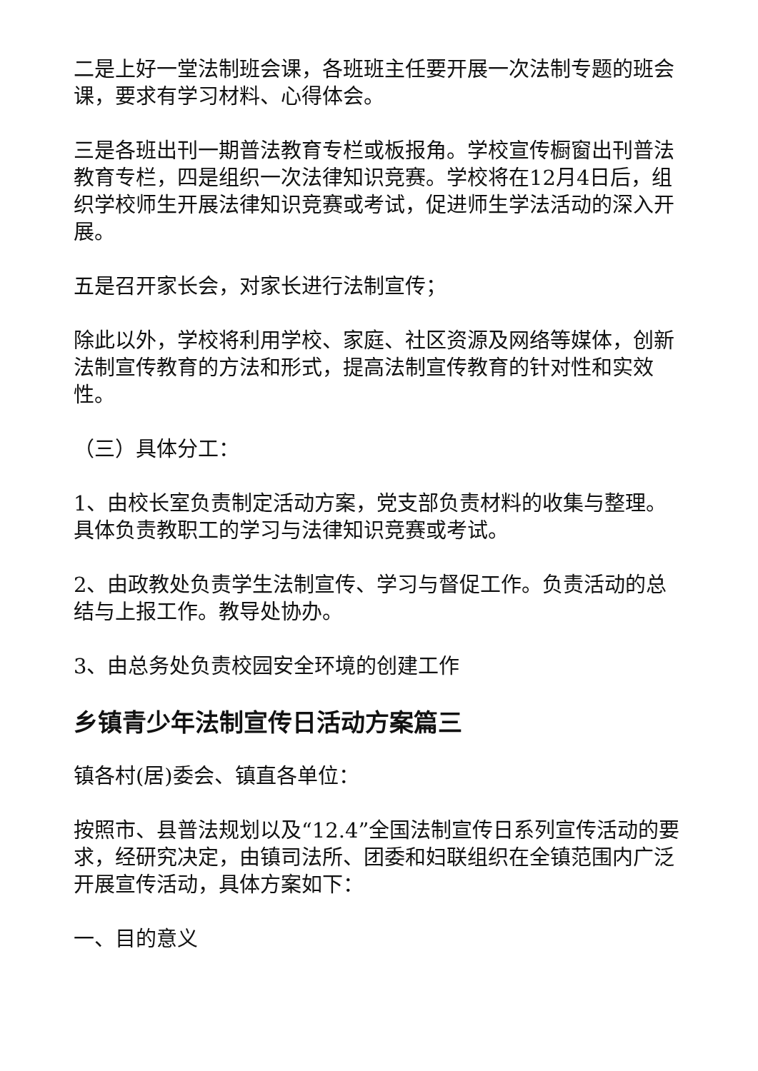二是上好一堂法制班会课，各班班主任要开展一次法制专题的班会课，要求有学习材料、心得体会。
三是各班出刊一期普法教育专栏或板报角。学校宣传橱窗出刊普法教育专栏，四是组织一次法律知识竞赛。学校将在12月4日后，组织学校师生开展法律知识竞赛或考试，促进师生学法活动的深入开展。
五是召开家长会，对家长进行法制宣传；
除此以外，学校将利用学校、家庭、社区资源及网络等媒体，创新法制宣传教育的方法和形式，提高法制宣传教育的针对性和实效性。
（三）具体分工：
1、由校长室负责制定活动方案，党支部负责材料的收集与整理。具体负责教职工的学习与法律知识竞赛或考试。
2、由政教处负责学生法制宣传、学习与督促工作。负责活动的总结与上报工作。教导处协办。
3、由总务处负责校园安全环境的创建工作
乡镇青少年法制宣传日活动方案篇三
镇各村(居)委会、镇直各单位：
按照市、县普法规划以及“12.4”全国法制宣传日系列宣传活动的要求，经研究决定，由镇司法所、团委和妇联组织在全镇范围内广泛开展宣传活动，具体方案如下：
一、目的意义